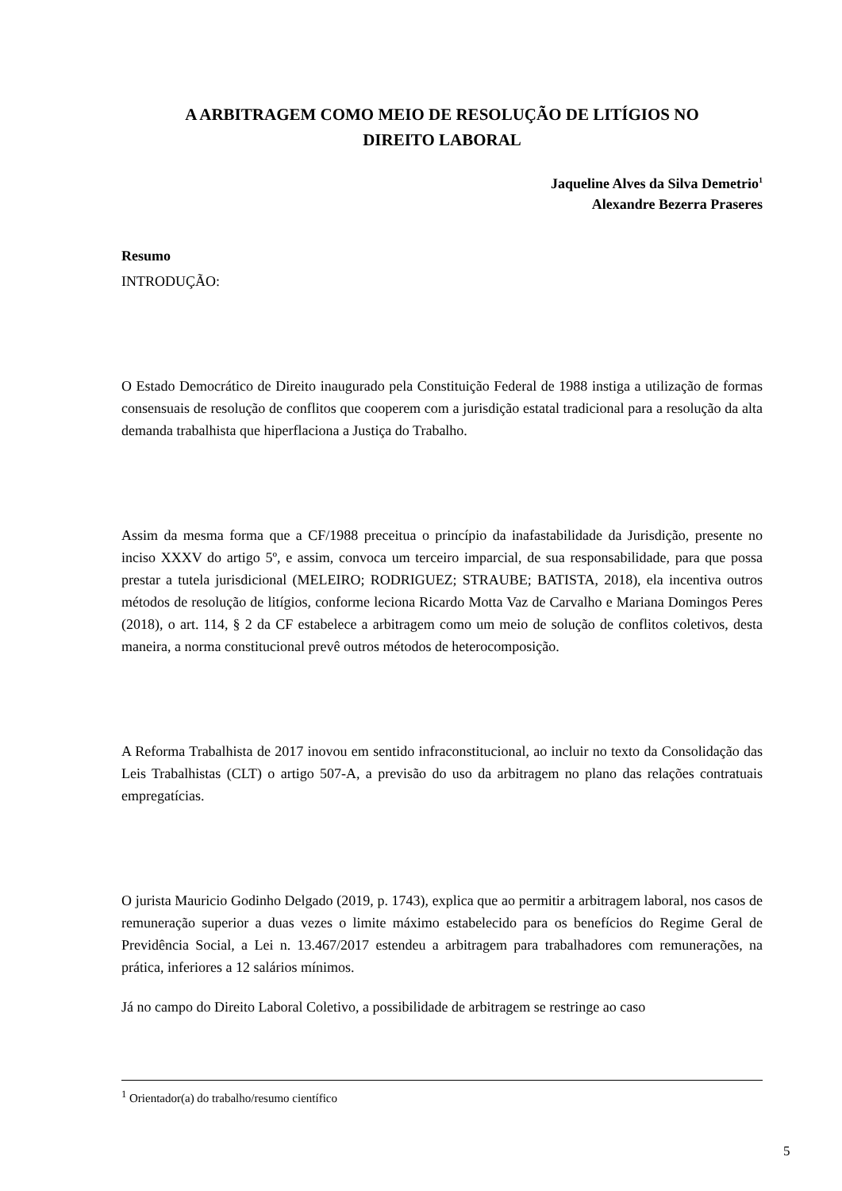A ARBITRAGEM COMO MEIO DE RESOLUÇÃO DE LITÍGIOS NO
DIREITO LABORAL
Jaqueline Alves da Silva Demetrio<sup>1</sup>
Alexandre Bezerra Praseres
Resumo
INTRODUÇÃO:
O Estado Democrático de Direito inaugurado pela Constituição Federal de 1988 instiga a utilização de formas consensuais de resolução de conflitos que cooperem com a jurisdição estatal tradicional para a resolução da alta demanda trabalhista que hiperflaciona a Justiça do Trabalho.
Assim da mesma forma que a CF/1988 preceitua o princípio da inafastabilidade da Jurisdição, presente no inciso XXXV do artigo 5º, e assim, convoca um terceiro imparcial, de sua responsabilidade, para que possa prestar a tutela jurisdicional (MELEIRO; RODRIGUEZ; STRAUBE; BATISTA, 2018), ela incentiva outros métodos de resolução de litígios, conforme leciona Ricardo Motta Vaz de Carvalho e Mariana Domingos Peres (2018), o art. 114, § 2 da CF estabelece a arbitragem como um meio de solução de conflitos coletivos, desta maneira, a norma constitucional prevê outros métodos de heterocomposição.
A Reforma Trabalhista de 2017 inovou em sentido infraconstitucional, ao incluir no texto da Consolidação das Leis Trabalhistas (CLT) o artigo 507-A, a previsão do uso da arbitragem no plano das relações contratuais empregatícias.
O jurista Mauricio Godinho Delgado (2019, p. 1743), explica que ao permitir a arbitragem laboral, nos casos de remuneração superior a duas vezes o limite máximo estabelecido para os benefícios do Regime Geral de Previdência Social, a Lei n. 13.467/2017 estendeu a arbitragem para trabalhadores com remunerações, na prática, inferiores a 12 salários mínimos.
Já no campo do Direito Laboral Coletivo, a possibilidade de arbitragem se restringe ao caso
<sup>1</sup> Orientador(a) do trabalho/resumo científico
5